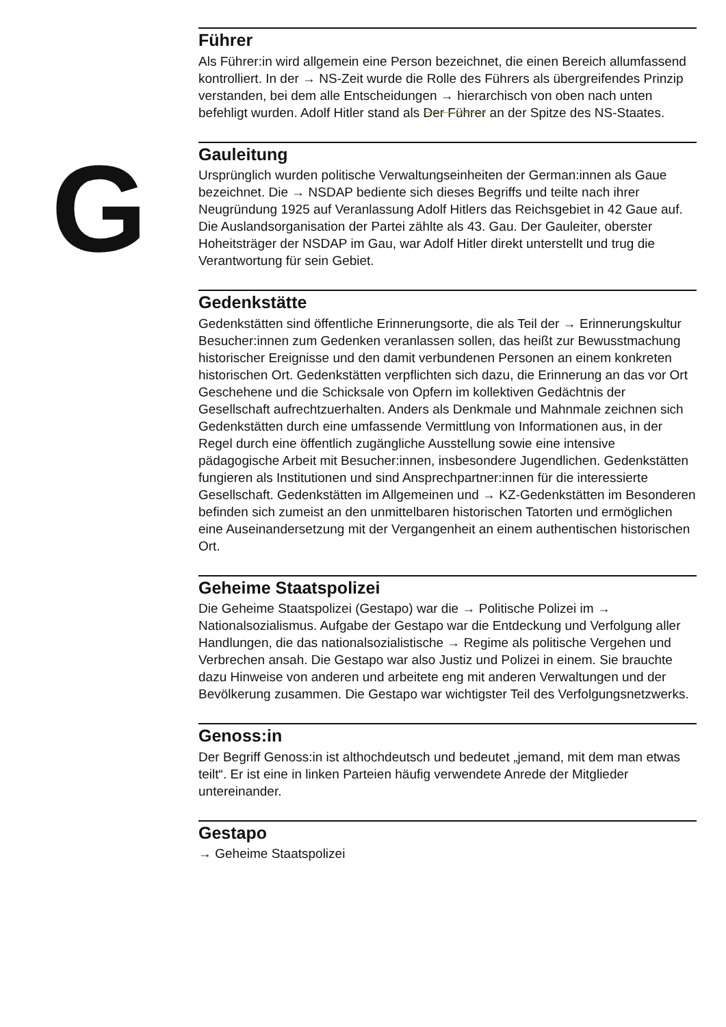G
Führer
Als Führer:in wird allgemein eine Person bezeichnet, die einen Bereich allumfassend kontrolliert. In der → NS-Zeit wurde die Rolle des Führers als übergreifendes Prinzip verstanden, bei dem alle Entscheidungen → hierarchisch von oben nach unten befehligt wurden. Adolf Hitler stand als Der Führer an der Spitze des NS-Staates.
Gauleitung
Ursprünglich wurden politische Verwaltungseinheiten der German:innen als Gaue bezeichnet. Die → NSDAP bediente sich dieses Begriffs und teilte nach ihrer Neugründung 1925 auf Veranlassung Adolf Hitlers das Reichsgebiet in 42 Gaue auf. Die Auslandsorganisation der Partei zählte als 43. Gau. Der Gauleiter, oberster Hoheitsträger der NSDAP im Gau, war Adolf Hitler direkt unterstellt und trug die Verantwortung für sein Gebiet.
Gedenkstätte
Gedenkstätten sind öffentliche Erinnerungsorte, die als Teil der → Erinnerungskultur Besucher:innen zum Gedenken veranlassen sollen, das heißt zur Bewusstmachung historischer Ereignisse und den damit verbundenen Personen an einem konkreten historischen Ort. Gedenkstätten verpflichten sich dazu, die Erinnerung an das vor Ort Geschehene und die Schicksale von Opfern im kollektiven Gedächtnis der Gesellschaft aufrechtzuerhalten. Anders als Denkmale und Mahnmale zeichnen sich Gedenkstätten durch eine umfassende Vermittlung von Informationen aus, in der Regel durch eine öffentlich zugängliche Ausstellung sowie eine intensive pädagogische Arbeit mit Besucher:innen, insbesondere Jugendlichen. Gedenkstätten fungieren als Institutionen und sind Ansprechpartner:innen für die interessierte Gesellschaft. Gedenkstätten im Allgemeinen und → KZ-Gedenkstätten im Besonderen befinden sich zumeist an den unmittelbaren historischen Tatorten und ermöglichen eine Auseinandersetzung mit der Vergangenheit an einem authentischen historischen Ort.
Geheime Staatspolizei
Die Geheime Staatspolizei (Gestapo) war die → Politische Polizei im → Nationalsozialismus. Aufgabe der Gestapo war die Entdeckung und Verfolgung aller Handlungen, die das nationalsozialistische → Regime als politische Vergehen und Verbrechen ansah. Die Gestapo war also Justiz und Polizei in einem. Sie brauchte dazu Hinweise von anderen und arbeitete eng mit anderen Verwaltungen und der Bevölkerung zusammen. Die Gestapo war wichtigster Teil des Verfolgungsnetzwerks.
Genoss:in
Der Begriff Genoss:in ist althochdeutsch und bedeutet „jemand, mit dem man etwas teilt“. Er ist eine in linken Parteien häufig verwendete Anrede der Mitglieder untereinander.
Gestapo
→ Geheime Staatspolizei